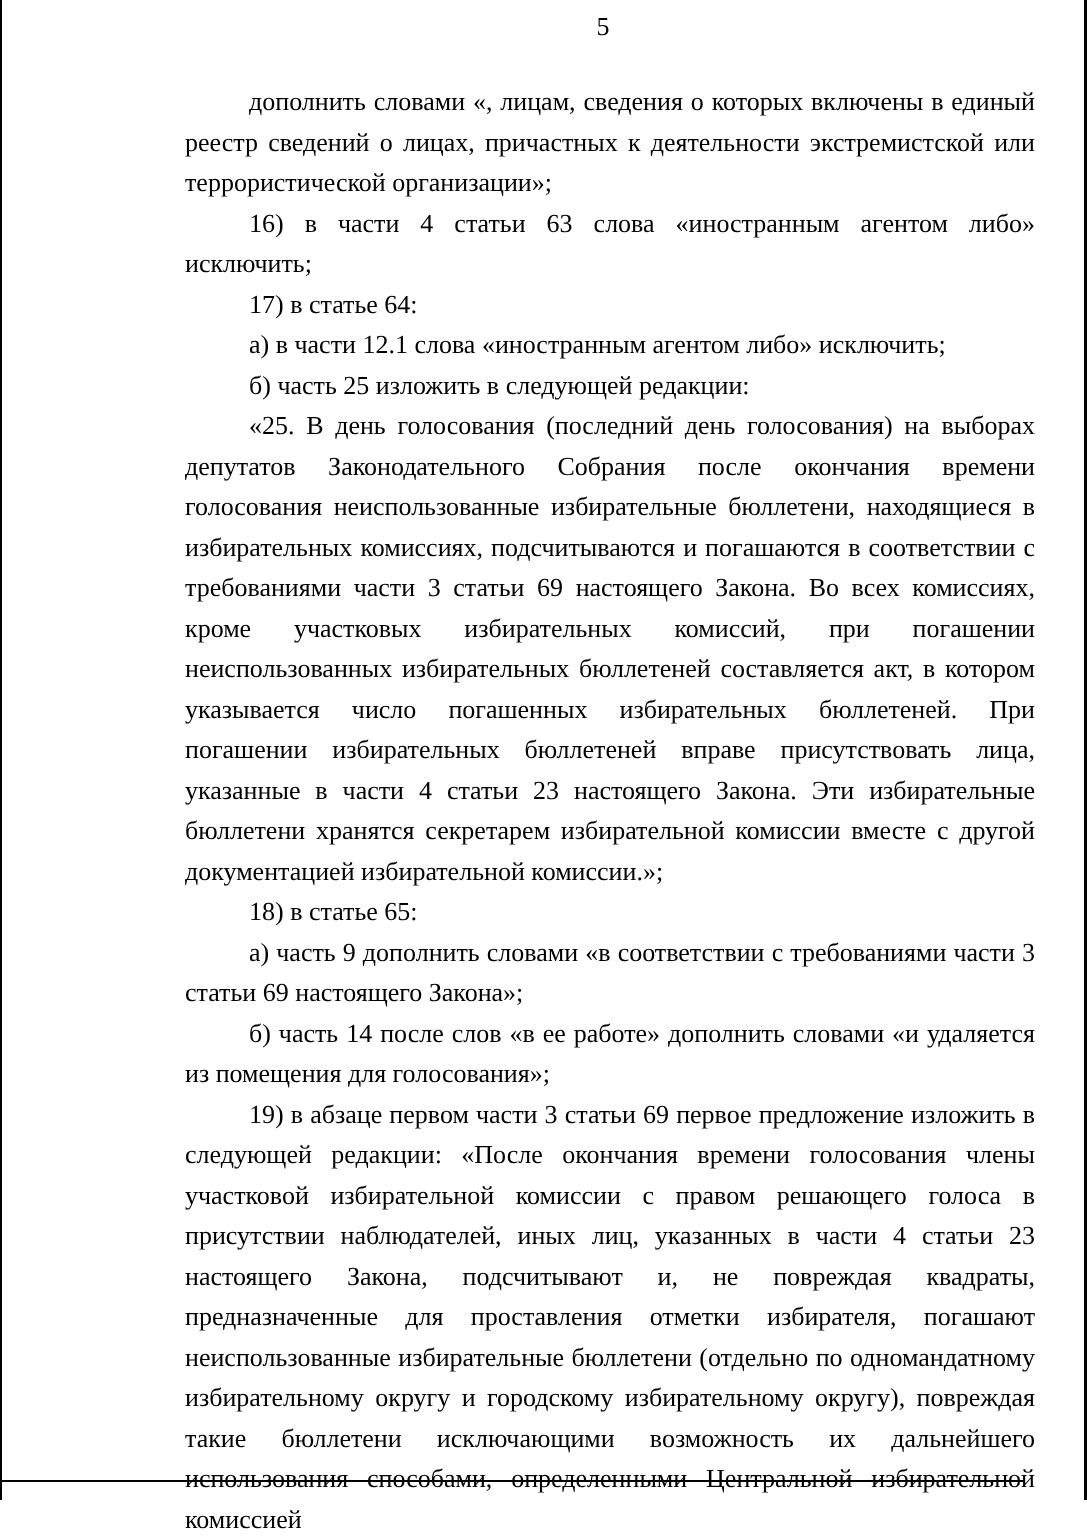5
дополнить словами «, лицам, сведения о которых включены в единый реестр сведений о лицах, причастных к деятельности экстремистской или террористической организации»;
16) в части 4 статьи 63 слова «иностранным агентом либо» исключить;
17) в статье 64:
а) в части 12.1 слова «иностранным агентом либо» исключить;
б) часть 25 изложить в следующей редакции:
«25. В день голосования (последний день голосования) на выборах депутатов Законодательного Собрания после окончания времени голосования неиспользованные избирательные бюллетени, находящиеся в избирательных комиссиях, подсчитываются и погашаются в соответствии с требованиями части 3 статьи 69 настоящего Закона. Во всех комиссиях, кроме участковых избирательных комиссий, при погашении неиспользованных избирательных бюллетеней составляется акт, в котором указывается число погашенных избирательных бюллетеней. При погашении избирательных бюллетеней вправе присутствовать лица, указанные в части 4 статьи 23 настоящего Закона. Эти избирательные бюллетени хранятся секретарем избирательной комиссии вместе с другой документацией избирательной комиссии.»;
18) в статье 65:
а) часть 9 дополнить словами «в соответствии с требованиями части 3 статьи 69 настоящего Закона»;
б) часть 14 после слов «в ее работе» дополнить словами «и удаляется из помещения для голосования»;
19) в абзаце первом части 3 статьи 69 первое предложение изложить в следующей редакции: «После окончания времени голосования члены участковой избирательной комиссии с правом решающего голоса в присутствии наблюдателей, иных лиц, указанных в части 4 статьи 23 настоящего Закона, подсчитывают и, не повреждая квадраты, предназначенные для проставления отметки избирателя, погашают неиспользованные избирательные бюллетени (отдельно по одномандатному избирательному округу и городскому избирательному округу), повреждая такие бюллетени исключающими возможность их дальнейшего использования способами, определенными Центральной избирательной комиссией